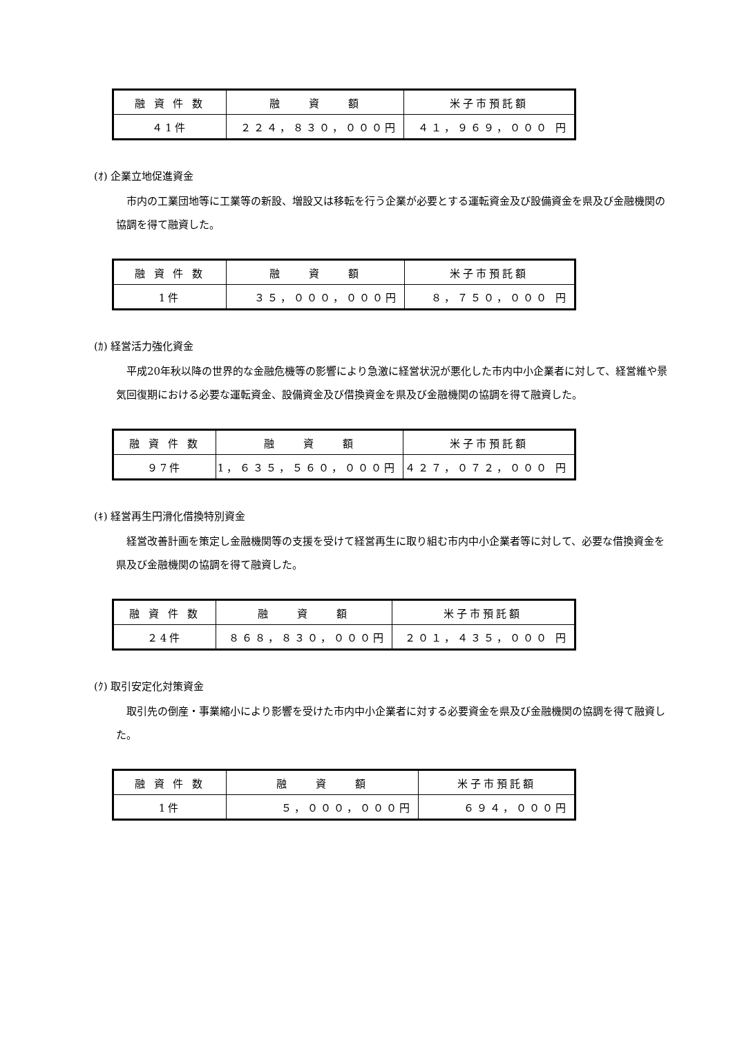| 融 資 件 数 | 融 資 額 | 米子市預託額 |
| ４1件 | ２２４，８３０，０００円 | ４１，９６９，０００ 円 |
(ｵ) 企業立地促進資金
市内の工業団地等に工業等の新設、増設又は移転を行う企業が必要とする運転資金及び設備資金を県及び金融機関の協調を得て融資した。
| 融 資 件 数 | 融 資 額 | 米子市預託額 |
| 1件 | ３５，０００，０００円 | ８，７５０，０００ 円 |
(ｶ) 経営活力強化資金
平成20年秋以降の世界的な金融危機等の影響により急激に経営状況が悪化した市内中小企業者に対して、経営維や景気回復期における必要な運転資金、設備資金及び借換資金を県及び金融機関の協調を得て融資した。
| 融 資 件 数 | 融 資 額 | 米子市預託額 |
| ９7件 | 1，６３５，５６０，０００円 | ４２７，０７２，０００ 円 |
(ｷ) 経営再生円滑化借換特別資金
経営改善計画を策定し金融機関等の支援を受けて経営再生に取り組む市内中小企業者等に対して、必要な借換資金を県及び金融機関の協調を得て融資した。
| 融 資 件 数 | 融 資 額 | 米子市預託額 |
| ２4件 | ８６８，８３０，０００円 | ２０１，４３５，０００ 円 |
(ｸ) 取引安定化対策資金
取引先の倒産・事業縮小により影響を受けた市内中小企業者に対する必要資金を県及び金融機関の協調を得て融資した。
| 融 資 件 数 | 融 資 額 | 米子市預託額 |
| 1件 | ５，０００，０００円 | ６９４，０００円 |